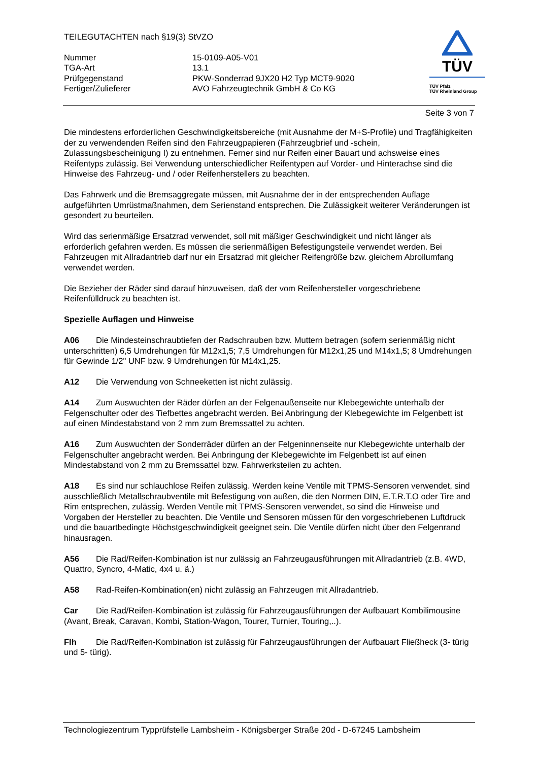TEILEGUTACHTEN nach §19(3) StVZO
Nummer
15-0109-A05-V01
TGA-Art
13.1
Prüfgegenstand
PKW-Sonderrad 9JX20 H2 Typ MCT9-9020
Fertiger/Zulieferer
AVO Fahrzeugtechnik GmbH & Co KG
TÜV
TÜV Pfalz
TÜV Rheinland Group
Seite 3 von 7
Die mindestens erforderlichen Geschwindigkeitsbereiche (mit Ausnahme der M+S-Profile) und Tragfähigkeiten der zu verwendenden Reifen sind den Fahrzeugpapieren (Fahrzeugbrief und -schein, Zulassungsbescheinigung I) zu entnehmen. Ferner sind nur Reifen einer Bauart und achsweise eines Reifentyps zulässig. Bei Verwendung unterschiedlicher Reifentypen auf Vorder- und Hinterachse sind die Hinweise des Fahrzeug- und / oder Reifenherstellers zu beachten.
Das Fahrwerk und die Bremsaggregate müssen, mit Ausnahme der in der entsprechenden Auflage aufgeführten Umrüstmaßnahmen, dem Serienstand entsprechen. Die Zulässigkeit weiterer Veränderungen ist gesondert zu beurteilen.
Wird das serienmäßige Ersatzrad verwendet, soll mit mäßiger Geschwindigkeit und nicht länger als erforderlich gefahren werden. Es müssen die serienmäßigen Befestigungsteile verwendet werden. Bei Fahrzeugen mit Allradantrieb darf nur ein Ersatzrad mit gleicher Reifengröße bzw. gleichem Abrollumfang verwendet werden.
Die Bezieher der Räder sind darauf hinzuweisen, daß der vom Reifenhersteller vorgeschriebene Reifenfülldruck zu beachten ist.
Spezielle Auflagen und Hinweise
A06 Die Mindesteinschraubtiefen der Radschrauben bzw. Muttern betragen (sofern serienmäßig nicht unterschritten) 6,5 Umdrehungen für M12x1,5; 7,5 Umdrehungen für M12x1,25 und M14x1,5; 8 Umdrehungen für Gewinde 1/2" UNF bzw. 9 Umdrehungen für M14x1,25.
A12 Die Verwendung von Schneeketten ist nicht zulässig.
A14 Zum Auswuchten der Räder dürfen an der Felgenaußenseite nur Klebegewichte unterhalb der Felgenschulter oder des Tiefbettes angebracht werden. Bei Anbringung der Klebegewichte im Felgenbett ist auf einen Mindestabstand von 2 mm zum Bremssattel zu achten.
A16 Zum Auswuchten der Sonderräder dürfen an der Felgeninnenseite nur Klebegewichte unterhalb der Felgenschulter angebracht werden. Bei Anbringung der Klebegewichte im Felgenbett ist auf einen Mindestabstand von 2 mm zu Bremssattel bzw. Fahrwerksteilen zu achten.
A18 Es sind nur schlauchlose Reifen zulässig. Werden keine Ventile mit TPMS-Sensoren verwendet, sind ausschließlich Metallschraubventile mit Befestigung von außen, die den Normen DIN, E.T.R.T.O oder Tire and Rim entsprechen, zulässig. Werden Ventile mit TPMS-Sensoren verwendet, so sind die Hinweise und Vorgaben der Hersteller zu beachten. Die Ventile und Sensoren müssen für den vorgeschriebenen Luftdruck und die bauartbedingte Höchstgeschwindigkeit geeignet sein. Die Ventile dürfen nicht über den Felgenrand hinausragen.
A56 Die Rad/Reifen-Kombination ist nur zulässig an Fahrzeugausführungen mit Allradantrieb (z.B. 4WD, Quattro, Syncro, 4-Matic, 4x4 u. ä.)
A58 Rad-Reifen-Kombination(en) nicht zulässig an Fahrzeugen mit Allradantrieb.
Car Die Rad/Reifen-Kombination ist zulässig für Fahrzeugausführungen der Aufbauart Kombilimousine (Avant, Break, Caravan, Kombi, Station-Wagon, Tourer, Turnier, Touring,..).
Flh Die Rad/Reifen-Kombination ist zulässig für Fahrzeugausführungen der Aufbauart Fließheck (3- türig und 5- türig).
Technologiezentrum Typprüfstelle Lambsheim - Königsberger Straße 20d - D-67245 Lambsheim